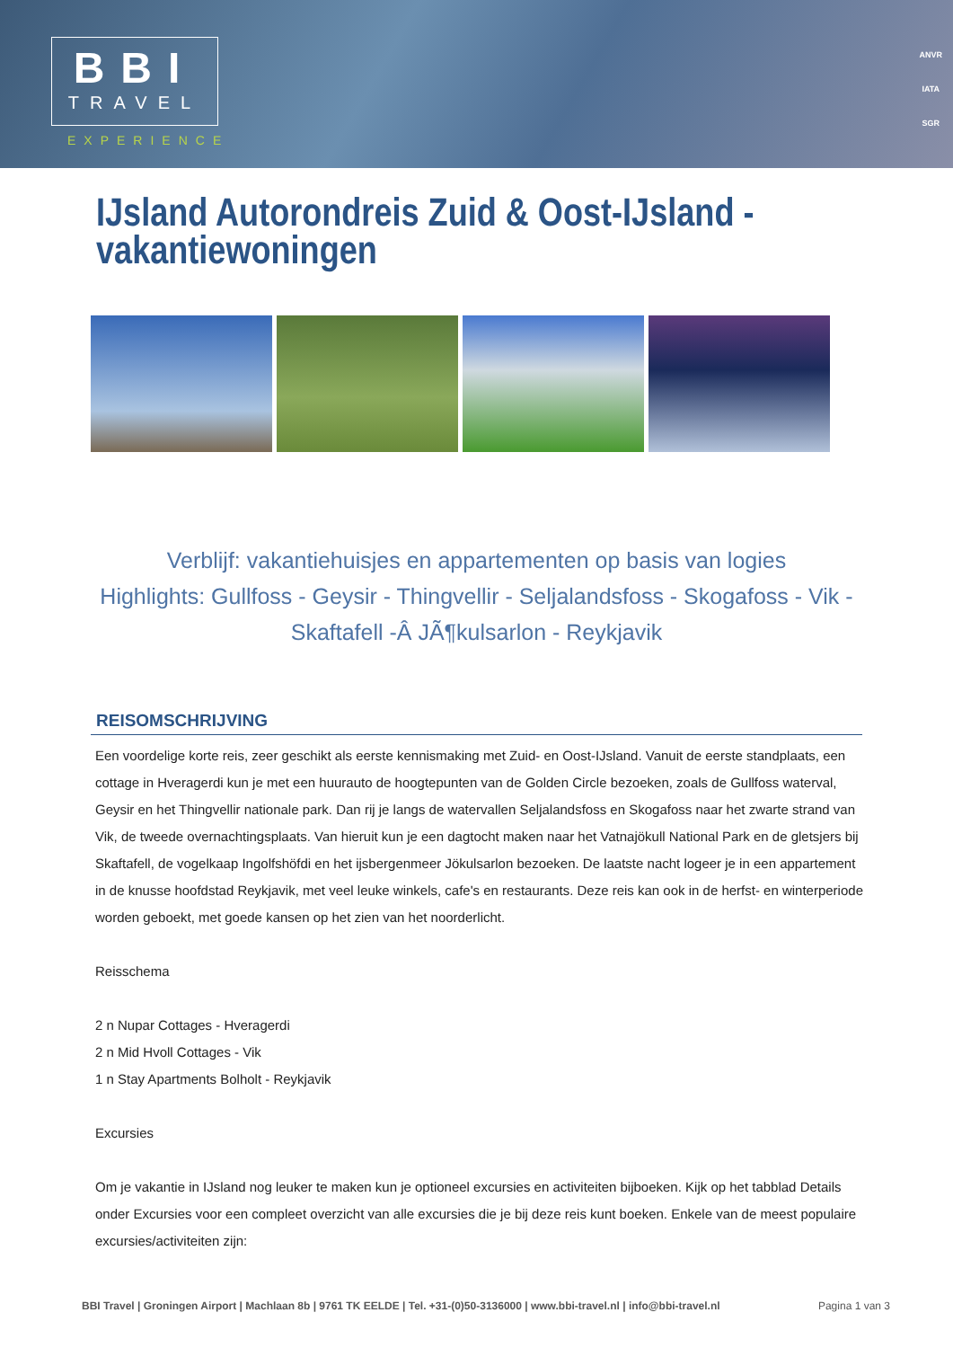BBI
TRAVEL
EXPERIENCE
ANVR
IATA
SGR
IJsland Autorondreis Zuid & Oost-IJsland - vakantiewoningen
Verblijf: vakantiehuisjes en appartementen op basis van logies
Highlights: Gullfoss - Geysir - Thingvellir - Seljalandsfoss - Skogafoss - Vik - Skaftafell -Â JÃ¶kulsarlon - Reykjavik
REISOMSCHRIJVING
Een voordelige korte reis, zeer geschikt als eerste kennismaking met Zuid- en Oost-IJsland. Vanuit de eerste standplaats, een cottage in Hveragerdi kun je met een huurauto de hoogtepunten van de Golden Circle bezoeken, zoals de Gullfoss waterval, Geysir en het Thingvellir nationale park. Dan rij je langs de watervallen Seljalandsfoss en Skogafoss naar het zwarte strand van Vik, de tweede overnachtingsplaats. Van hieruit kun je een dagtocht maken naar het Vatnajökull National Park en de gletsjers bij Skaftafell, de vogelkaap Ingolfshöfdi en het ijsbergenmeer Jökulsarlon bezoeken. De laatste nacht logeer je in een appartement in de knusse hoofdstad Reykjavik, met veel leuke winkels, cafe's en restaurants. Deze reis kan ook in de herfst- en winterperiode worden geboekt, met goede kansen op het zien van het noorderlicht.
Reisschema
2 n Nupar Cottages - Hveragerdi
2 n Mid Hvoll Cottages - Vik
1 n Stay Apartments Bolholt - Reykjavik
Excursies
Om je vakantie in IJsland nog leuker te maken kun je optioneel excursies en activiteiten bijboeken. Kijk op het tabblad Details onder Excursies voor een compleet overzicht van alle excursies die je bij deze reis kunt boeken. Enkele van de meest populaire excursies/activiteiten zijn:
BBI Travel | Groningen Airport | Machlaan 8b | 9761 TK EELDE | Tel. +31-(0)50-3136000 | www.bbi-travel.nl | info@bbi-travel.nl Pagina 1 van 3